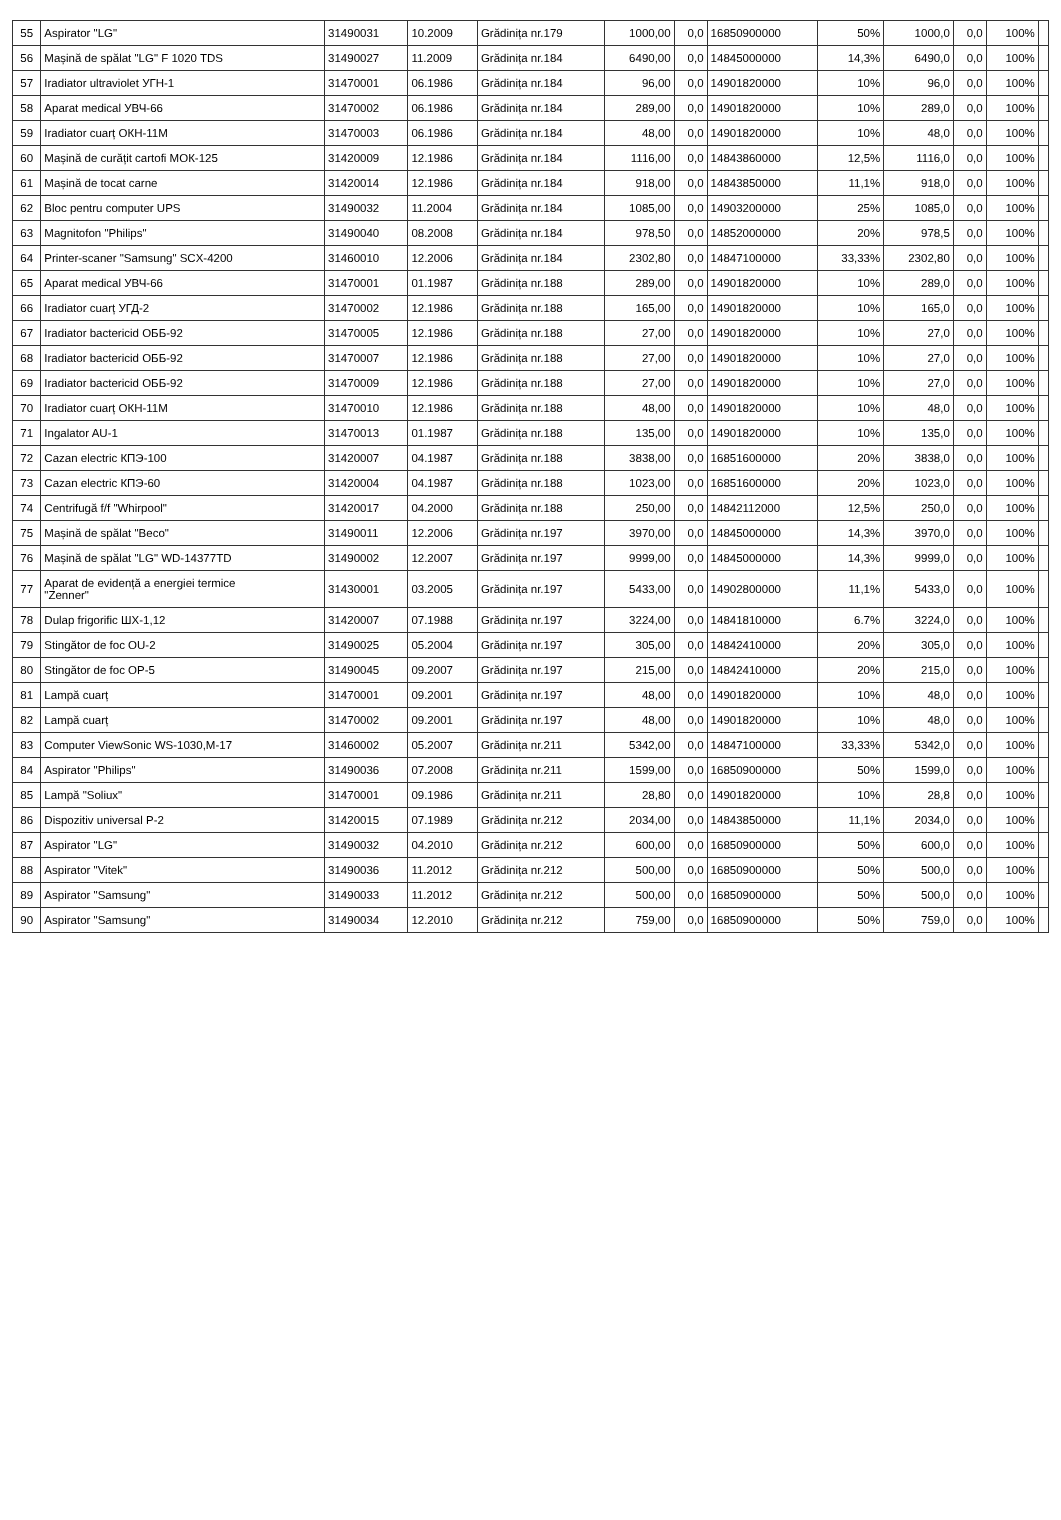| 55 | Aspirator "LG" | 31490031 | 10.2009 | Grădinița nr.179 | 1000,00 | 0,0 | 16850900000 | 50% | 1000,0 | 0,0 | 100% | |
| 56 | Mașină de spălat "LG" F 1020 TDS | 31490027 | 11.2009 | Grădinița nr.184 | 6490,00 | 0,0 | 14845000000 | 14,3% | 6490,0 | 0,0 | 100% | |
| 57 | Iradiator ultraviolet УГН-1 | 31470001 | 06.1986 | Grădinița nr.184 | 96,00 | 0,0 | 14901820000 | 10% | 96,0 | 0,0 | 100% | |
| 58 | Aparat medical УВЧ-66 | 31470002 | 06.1986 | Grădinița nr.184 | 289,00 | 0,0 | 14901820000 | 10% | 289,0 | 0,0 | 100% | |
| 59 | Iradiator cuarț ОКН-11М | 31470003 | 06.1986 | Grădinița nr.184 | 48,00 | 0,0 | 14901820000 | 10% | 48,0 | 0,0 | 100% | |
| 60 | Mașină de curățit cartofi МОК-125 | 31420009 | 12.1986 | Grădinița nr.184 | 1116,00 | 0,0 | 14843860000 | 12,5% | 1116,0 | 0,0 | 100% | |
| 61 | Mașină de tocat carne | 31420014 | 12.1986 | Grădinița nr.184 | 918,00 | 0,0 | 14843850000 | 11,1% | 918,0 | 0,0 | 100% | |
| 62 | Bloc pentru computer UPS | 31490032 | 11.2004 | Grădinița nr.184 | 1085,00 | 0,0 | 14903200000 | 25% | 1085,0 | 0,0 | 100% | |
| 63 | Magnitofon "Philips" | 31490040 | 08.2008 | Grădinița nr.184 | 978,50 | 0,0 | 14852000000 | 20% | 978,5 | 0,0 | 100% | |
| 64 | Printer-scaner "Samsung" SCX-4200 | 31460010 | 12.2006 | Grădinița nr.184 | 2302,80 | 0,0 | 14847100000 | 33,33% | 2302,80 | 0,0 | 100% | |
| 65 | Aparat medical УВЧ-66 | 31470001 | 01.1987 | Grădinița nr.188 | 289,00 | 0,0 | 14901820000 | 10% | 289,0 | 0,0 | 100% | |
| 66 | Iradiator cuarț УГД-2 | 31470002 | 12.1986 | Grădinița nr.188 | 165,00 | 0,0 | 14901820000 | 10% | 165,0 | 0,0 | 100% | |
| 67 | Iradiator bactericid ОББ-92 | 31470005 | 12.1986 | Grădinița nr.188 | 27,00 | 0,0 | 14901820000 | 10% | 27,0 | 0,0 | 100% | |
| 68 | Iradiator bactericid ОББ-92 | 31470007 | 12.1986 | Grădinița nr.188 | 27,00 | 0,0 | 14901820000 | 10% | 27,0 | 0,0 | 100% | |
| 69 | Iradiator bactericid ОББ-92 | 31470009 | 12.1986 | Grădinița nr.188 | 27,00 | 0,0 | 14901820000 | 10% | 27,0 | 0,0 | 100% | |
| 70 | Iradiator cuarț ОКН-11М | 31470010 | 12.1986 | Grădinița nr.188 | 48,00 | 0,0 | 14901820000 | 10% | 48,0 | 0,0 | 100% | |
| 71 | Ingalator AU-1 | 31470013 | 01.1987 | Grădinița nr.188 | 135,00 | 0,0 | 14901820000 | 10% | 135,0 | 0,0 | 100% | |
| 72 | Cazan electric КПЭ-100 | 31420007 | 04.1987 | Grădinița nr.188 | 3838,00 | 0,0 | 16851600000 | 20% | 3838,0 | 0,0 | 100% | |
| 73 | Cazan electric КПЭ-60 | 31420004 | 04.1987 | Grădinița nr.188 | 1023,00 | 0,0 | 16851600000 | 20% | 1023,0 | 0,0 | 100% | |
| 74 | Centrifugă f/f "Whirpool" | 31420017 | 04.2000 | Grădinița nr.188 | 250,00 | 0,0 | 14842112000 | 12,5% | 250,0 | 0,0 | 100% | |
| 75 | Mașină de spălat "Beco" | 31490011 | 12.2006 | Grădinița nr.197 | 3970,00 | 0,0 | 14845000000 | 14,3% | 3970,0 | 0,0 | 100% | |
| 76 | Mașină de spălat "LG" WD-14377TD | 31490002 | 12.2007 | Grădinița nr.197 | 9999,00 | 0,0 | 14845000000 | 14,3% | 9999,0 | 0,0 | 100% | |
| 77 | Aparat de evidență a energiei termice "Zenner" | 31430001 | 03.2005 | Grădinița nr.197 | 5433,00 | 0,0 | 14902800000 | 11,1% | 5433,0 | 0,0 | 100% | |
| 78 | Dulap frigorific ШХ-1,12 | 31420007 | 07.1988 | Grădinița nr.197 | 3224,00 | 0,0 | 14841810000 | 6.7% | 3224,0 | 0,0 | 100% | |
| 79 | Stingător de foc OU-2 | 31490025 | 05.2004 | Grădinița nr.197 | 305,00 | 0,0 | 14842410000 | 20% | 305,0 | 0,0 | 100% | |
| 80 | Stingător de foc OP-5 | 31490045 | 09.2007 | Grădinița nr.197 | 215,00 | 0,0 | 14842410000 | 20% | 215,0 | 0,0 | 100% | |
| 81 | Lampă cuarț | 31470001 | 09.2001 | Grădinița nr.197 | 48,00 | 0,0 | 14901820000 | 10% | 48,0 | 0,0 | 100% | |
| 82 | Lampă cuarț | 31470002 | 09.2001 | Grădinița nr.197 | 48,00 | 0,0 | 14901820000 | 10% | 48,0 | 0,0 | 100% | |
| 83 | Computer ViewSonic WS-1030,M-17 | 31460002 | 05.2007 | Grădinița nr.211 | 5342,00 | 0,0 | 14847100000 | 33,33% | 5342,0 | 0,0 | 100% | |
| 84 | Aspirator "Philips" | 31490036 | 07.2008 | Grădinița nr.211 | 1599,00 | 0,0 | 16850900000 | 50% | 1599,0 | 0,0 | 100% | |
| 85 | Lampă "Soliux" | 31470001 | 09.1986 | Grădinița nr.211 | 28,80 | 0,0 | 14901820000 | 10% | 28,8 | 0,0 | 100% | |
| 86 | Dispozitiv universal P-2 | 31420015 | 07.1989 | Grădinița nr.212 | 2034,00 | 0,0 | 14843850000 | 11,1% | 2034,0 | 0,0 | 100% | |
| 87 | Aspirator "LG" | 31490032 | 04.2010 | Grădinița nr.212 | 600,00 | 0,0 | 16850900000 | 50% | 600,0 | 0,0 | 100% | |
| 88 | Aspirator "Vitek" | 31490036 | 11.2012 | Grădinița nr.212 | 500,00 | 0,0 | 16850900000 | 50% | 500,0 | 0,0 | 100% | |
| 89 | Aspirator "Samsung" | 31490033 | 11.2012 | Grădinița nr.212 | 500,00 | 0,0 | 16850900000 | 50% | 500,0 | 0,0 | 100% | |
| 90 | Aspirator "Samsung" | 31490034 | 12.2010 | Grădinița nr.212 | 759,00 | 0,0 | 16850900000 | 50% | 759,0 | 0,0 | 100% | |